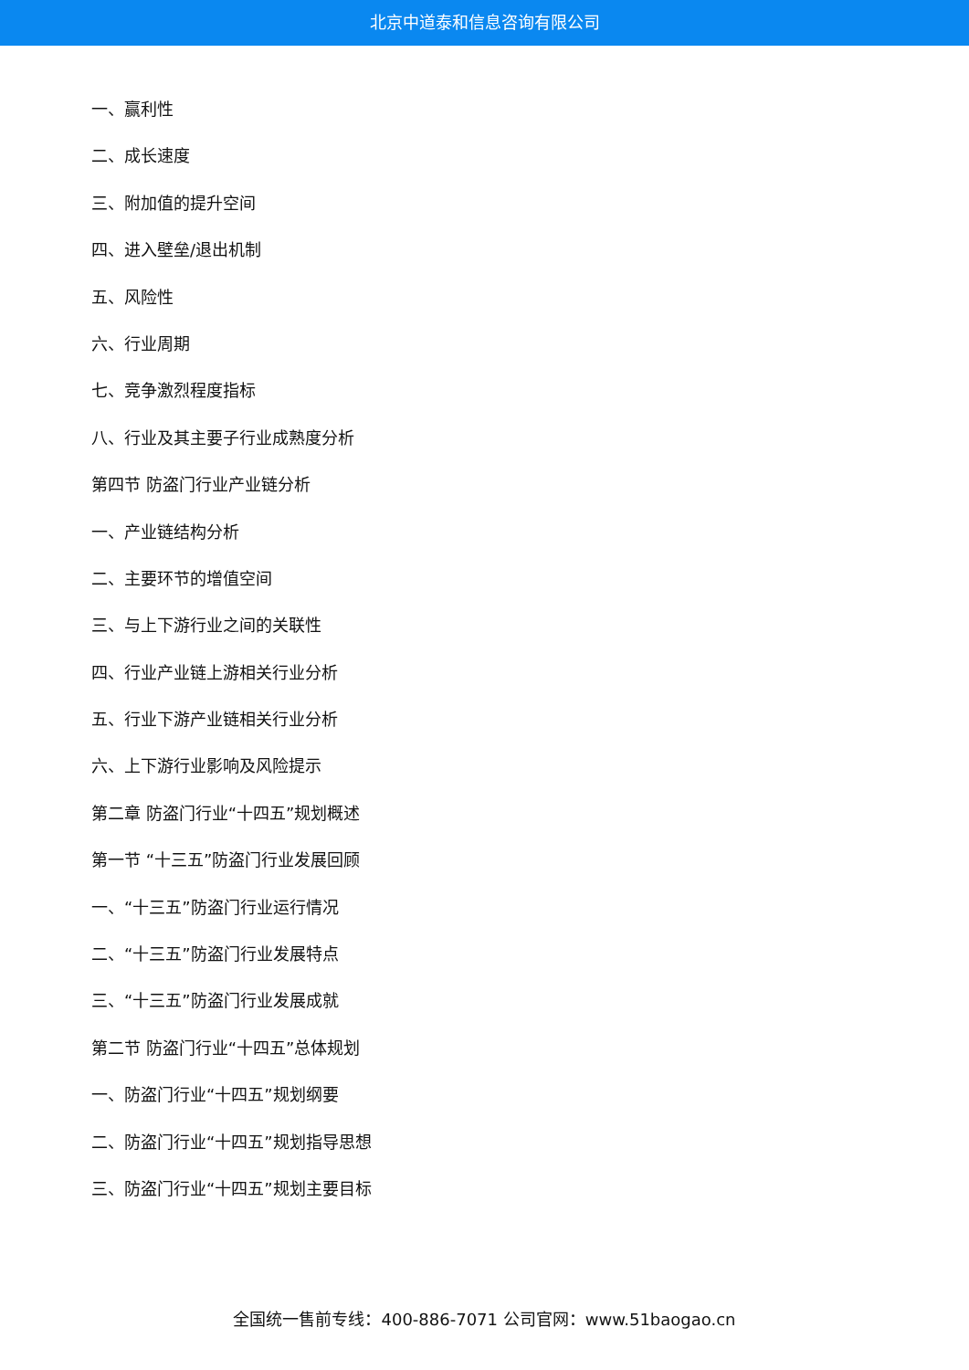北京中道泰和信息咨询有限公司
一、赢利性
二、成长速度
三、附加值的提升空间
四、进入壁垒/退出机制
五、风险性
六、行业周期
七、竞争激烈程度指标
八、行业及其主要子行业成熟度分析
第四节 防盗门行业产业链分析
一、产业链结构分析
二、主要环节的增值空间
三、与上下游行业之间的关联性
四、行业产业链上游相关行业分析
五、行业下游产业链相关行业分析
六、上下游行业影响及风险提示
第二章 防盗门行业“十四五”规划概述
第一节 “十三五”防盗门行业发展回顾
一、“十三五”防盗门行业运行情况
二、“十三五”防盗门行业发展特点
三、“十三五”防盗门行业发展成就
第二节 防盗门行业“十四五”总体规划
一、防盗门行业“十四五”规划纲要
二、防盗门行业“十四五”规划指导思想
三、防盗门行业“十四五”规划主要目标
全国统一售前专线：400-886-7071 公司官网：www.51baogao.cn